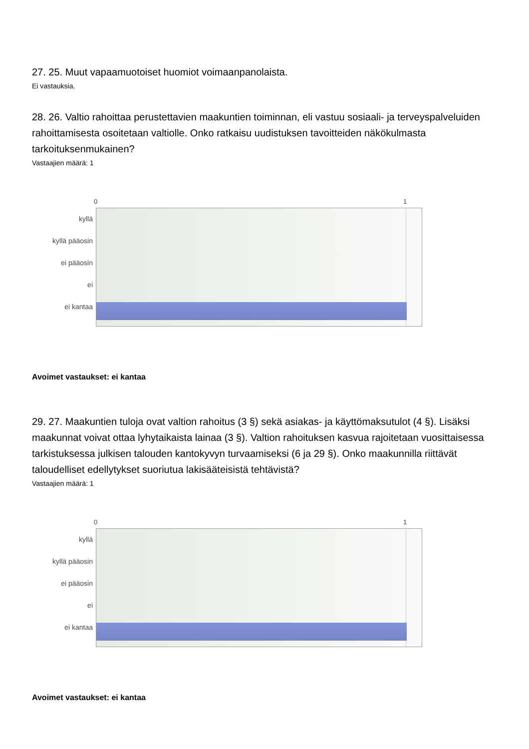27. 25. Muut vapaamuotoiset huomiot voimaanpanolaista.
Ei vastauksia.
28. 26. Valtio rahoittaa perustettavien maakuntien toiminnan, eli vastuu sosiaali- ja terveyspalveluiden rahoittamisesta osoitetaan valtiolle. Onko ratkaisu uudistuksen tavoitteiden näkökulmasta tarkoituksenmukainen?
Vastaajien määrä: 1
0 1
kyllä
kyllä pääosin
ei pääosin
ei
ei kantaa
Avoimet vastaukset: ei kantaa
29. 27. Maakuntien tuloja ovat valtion rahoitus (3 §) sekä asiakas- ja käyttömaksutulot (4 §). Lisäksi maakunnat voivat ottaa lyhytaikaista lainaa (3 §). Valtion rahoituksen kasvua rajoitetaan vuosittaisessa tarkistuksessa julkisen talouden kantokyvyn turvaamiseksi (6 ja 29 §). Onko maakunnilla riittävät taloudelliset edellytykset suoriutua lakisääteisistä tehtävistä?
Vastaajien määrä: 1
0 1
kyllä
kyllä pääosin
ei pääosin
ei
ei kantaa
Avoimet vastaukset: ei kantaa